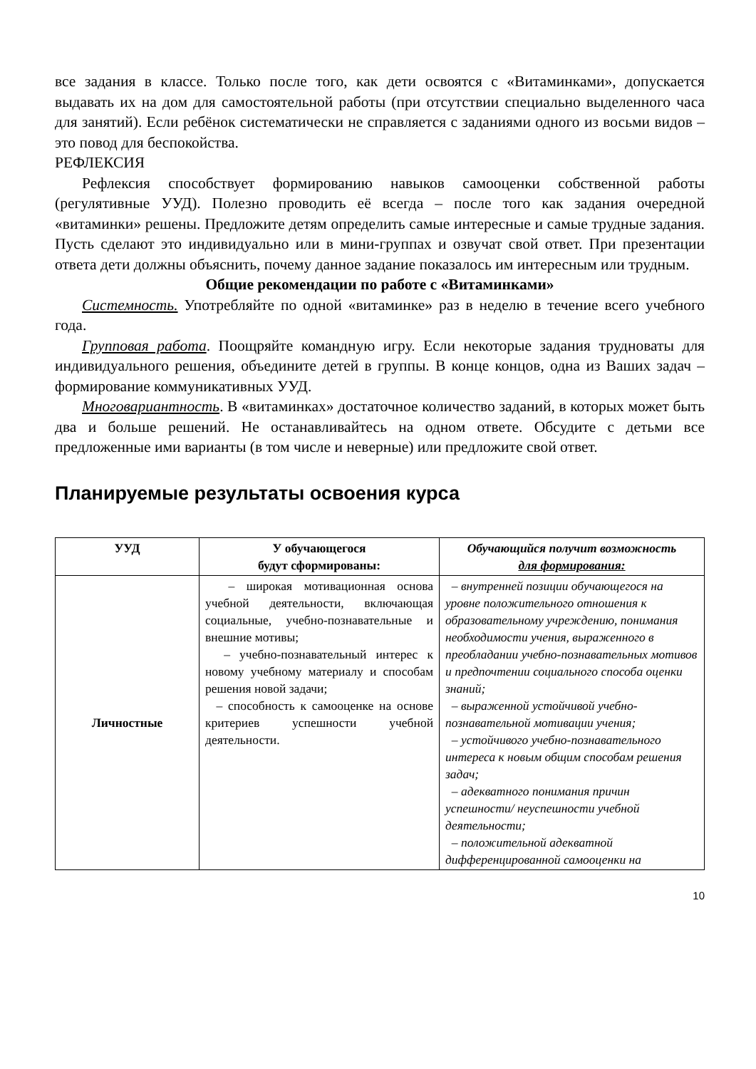все задания в классе. Только после того, как дети освоятся с «Витаминками», допускается выдавать их на дом для самостоятельной работы (при отсутствии специально выделенного часа для занятий). Если ребёнок систематически не справляется с заданиями одного из восьми видов – это повод для беспокойства.
РЕФЛЕКСИЯ
Рефлексия способствует формированию навыков самооценки собственной работы (регулятивные УУД). Полезно проводить её всегда – после того как задания очередной «витаминки» решены. Предложите детям определить самые интересные и самые трудные задания. Пусть сделают это индивидуально или в мини-группах и озвучат свой ответ. При презентации ответа дети должны объяснить, почему данное задание показалось им интересным или трудным.
Общие рекомендации по работе с «Витаминками»
Системность. Употребляйте по одной «витаминке» раз в неделю в течение всего учебного года.
Групповая работа. Поощряйте командную игру. Если некоторые задания трудноваты для индивидуального решения, объедините детей в группы. В конце концов, одна из Ваших задач – формирование коммуникативных УУД.
Многовариантность. В «витаминках» достаточное количество заданий, в которых может быть два и больше решений. Не останавливайтесь на одном ответе. Обсудите с детьми все предложенные ими варианты (в том числе и неверные) или предложите свой ответ.
Планируемые результаты освоения курса
| УУД | У обучающегося будут сформированы: | Обучающийся получит возможность для формирования: |
| --- | --- | --- |
| Личностные | – широкая мотивационная основа учебной деятельности, включающая социальные, учебно-познавательные и внешние мотивы; – учебно-познавательный интерес к новому учебному материалу и способам решения новой задачи; – способность к самооценке на основе критериев успешности учебной деятельности. | – внутренней позиции обучающегося на уровне положительного отношения к образовательному учреждению, понимания необходимости учения, выраженного в преобладании учебно-познавательных мотивов и предпочтении социального способа оценки знаний; – выраженной устойчивой учебно-познавательной мотивации учения; – устойчивого учебно-познавательного интереса к новым общим способам решения задач; – адекватного понимания причин успешности/ неуспешности учебной деятельности; – положительной адекватной дифференцированной самооценки на |
10